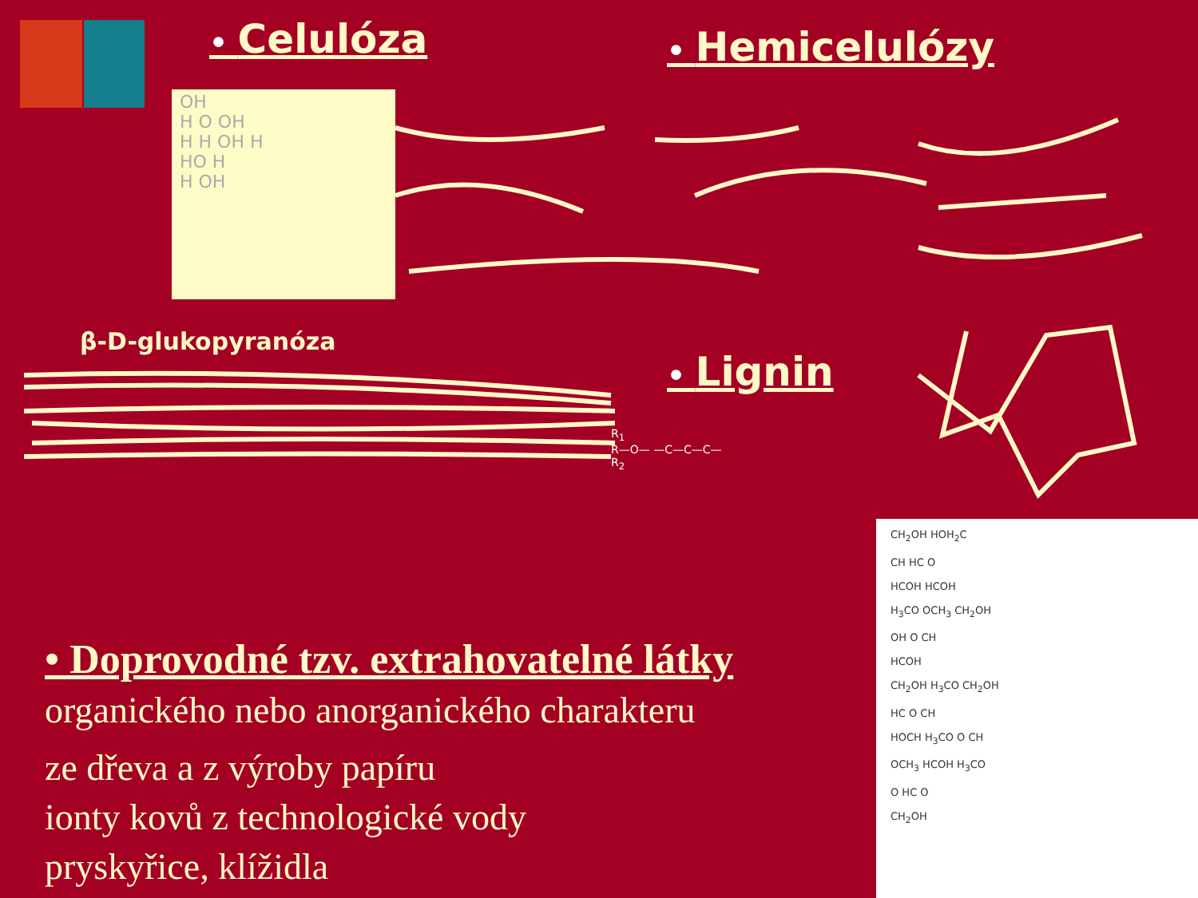• Celulóza • Hemicelulózy
• Lignin
OH
H O OH
H H OH H
HO H
H OH
β-D-glukopyranóza
R<sub>1</sub>
R—O— —C—C—C—
R<sub>2</sub>
CH<sub>2</sub>OH HOH<sub>2</sub>C
CH HC O
HCOH HCOH
H<sub>3</sub>CO OCH<sub>3</sub> CH<sub>2</sub>OH
OH O CH
HCOH
CH<sub>2</sub>OH H<sub>3</sub>CO CH<sub>2</sub>OH
HC O CH
HOCH H<sub>3</sub>CO O CH
OCH<sub>3</sub> HCOH H<sub>3</sub>CO
O HC O
CH<sub>2</sub>OH
• Doprovodné tzv. extrahovatelné látky
organického nebo anorganického charakteru
ze dřeva a z výroby papíru
ionty kovů z technologické vody
pryskyřice, klížidla